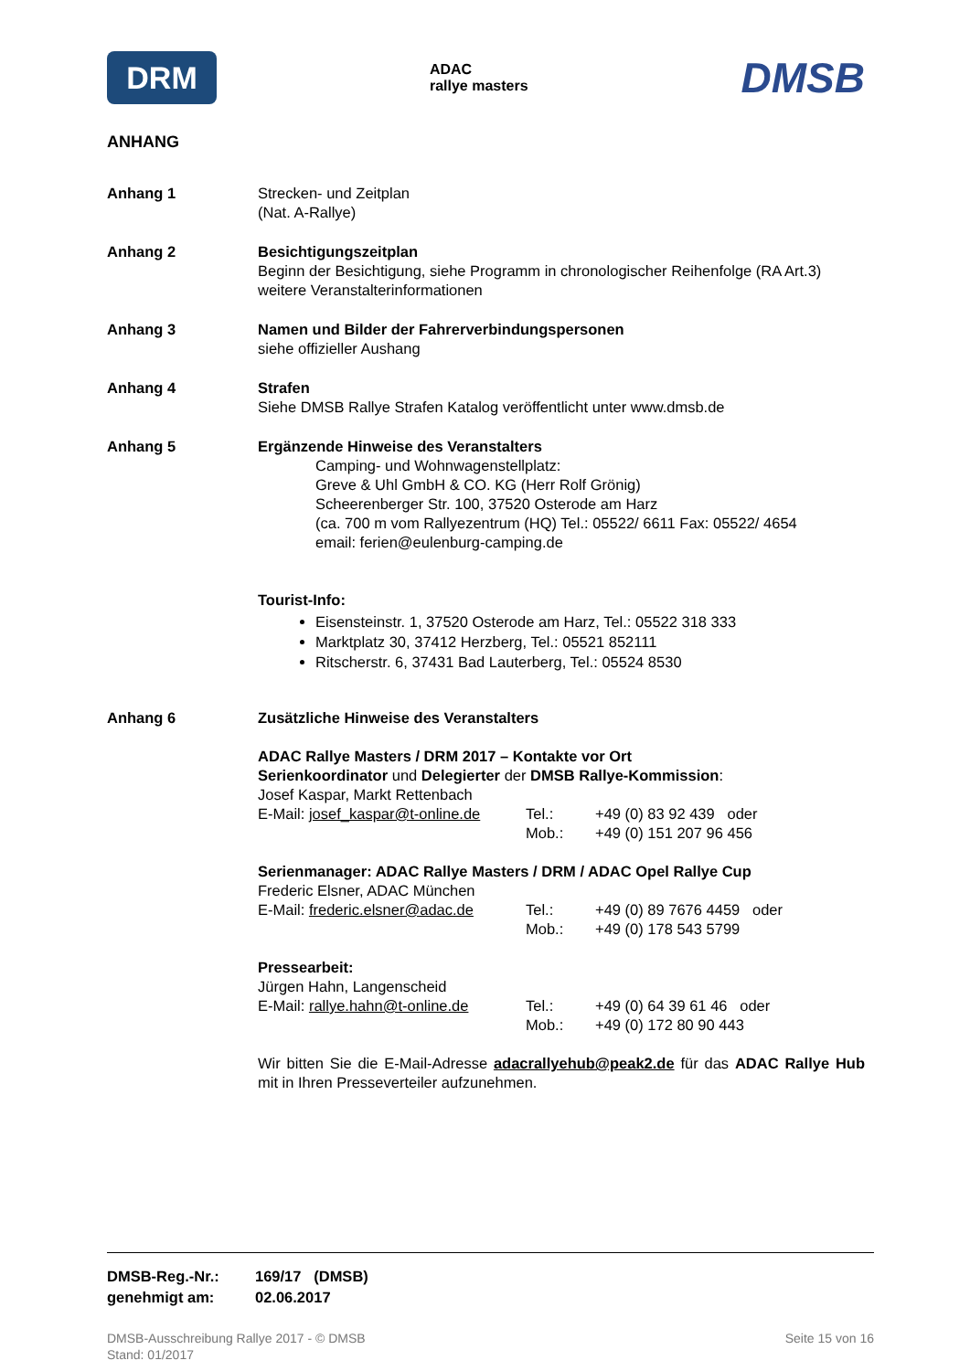DRM
ADAC
rallye masters
DMSB
ANHANG
Anhang 1 Strecken- und Zeitplan
(Nat. A-Rallye)
Anhang 2 Besichtigungszeitplan
Beginn der Besichtigung, siehe Programm in chronologischer Reihenfolge (RA Art.3)
weitere Veranstalterinformationen
Anhang 3 Namen und Bilder der Fahrerverbindungspersonen
siehe offizieller Aushang
Anhang 4 Strafen
Siehe DMSB Rallye Strafen Katalog veröffentlicht unter www.dmsb.de
Anhang 5 Ergänzende Hinweise des Veranstalters
Camping- und Wohnwagenstellplatz:
Greve & Uhl GmbH & CO. KG (Herr Rolf Grönig)
Scheerenberger Str. 100, 37520 Osterode am Harz
(ca. 700 m vom Rallyezentrum (HQ) Tel.: 05522/ 6611 Fax: 05522/ 4654
email: ferien@eulenburg-camping.de
Tourist-Info:
Eisensteinstr. 1, 37520 Osterode am Harz, Tel.: 05522 318 333
Marktplatz 30, 37412 Herzberg, Tel.: 05521 852111
Ritscherstr. 6, 37431 Bad Lauterberg, Tel.: 05524 8530
Anhang 6 Zusätzliche Hinweise des Veranstalters
ADAC Rallye Masters / DRM 2017 – Kontakte vor Ort
Serienkoordinator und Delegierter der DMSB Rallye-Kommission:
Josef Kaspar, Markt Rettenbach
E-Mail: josef_kaspar@t-online.de
Tel.:
+49 (0) 83 92 439 oder
Mob.:
+49 (0) 151 207 96 456
Serienmanager: ADAC Rallye Masters / DRM / ADAC Opel Rallye Cup
Frederic Elsner, ADAC München
E-Mail: frederic.elsner@adac.de
Tel.:
+49 (0) 89 7676 4459 oder
Mob.:
+49 (0) 178 543 5799
Pressearbeit:
Jürgen Hahn, Langenscheid
E-Mail: rallye.hahn@t-online.de
Tel.:
+49 (0) 64 39 61 46 oder
Mob.:
+49 (0) 172 80 90 443
Wir bitten Sie die E-Mail-Adresse adacrallyehub@peak2.de für das ADAC Rallye Hub mit in Ihren Presseverteiler aufzunehmen.
DMSB-Reg.-Nr.: 169/17 (DMSB)
genehmigt am: 02.06.2017
DMSB-Ausschreibung Rallye 2017 - © DMSB
Stand: 01/2017
Seite 15 von 16